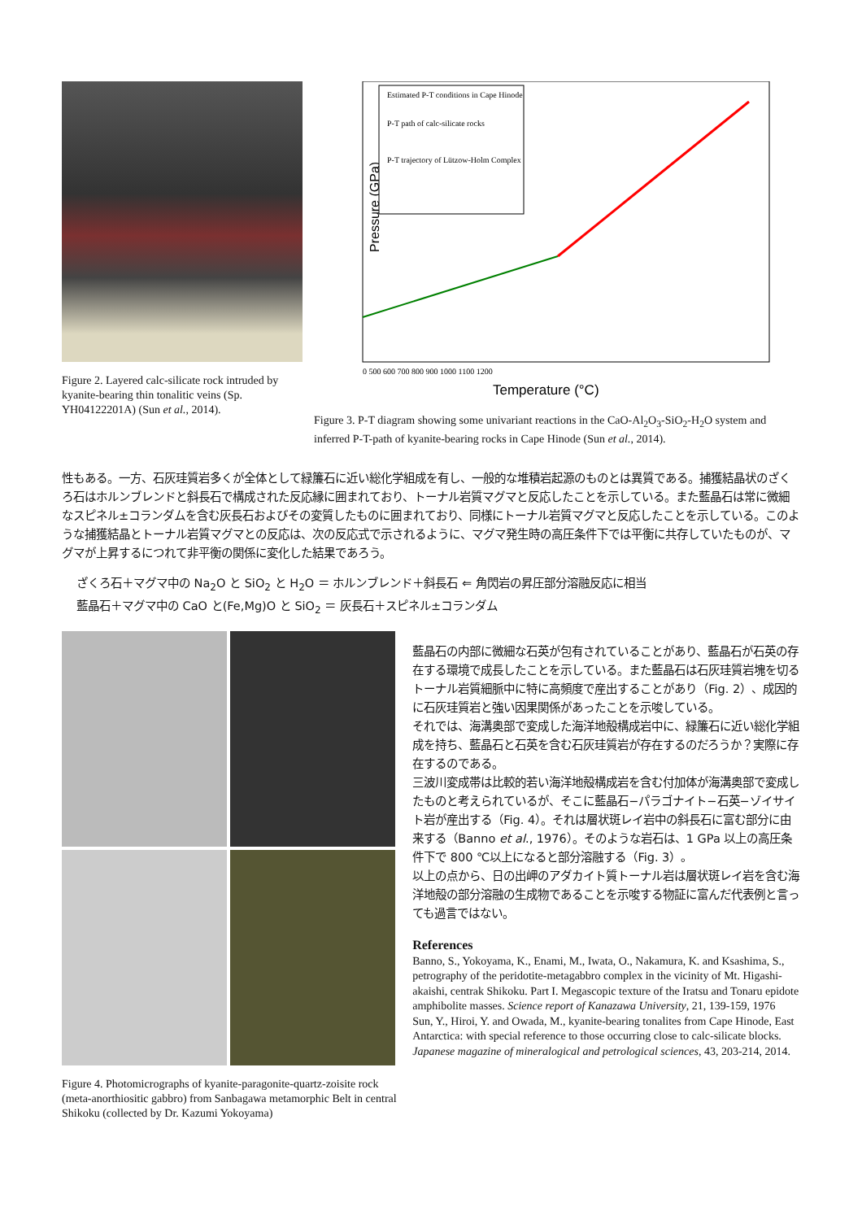Figure 2. Layered calc-silicate rock intruded by kyanite-bearing thin tonalitic veins (Sp. YH04122201A) (Sun et al., 2014).
Pressure (GPa)
Estimated P-T conditions in Cape Hinode
P-T path of calc-silicate rocks
P-T trajectory of Lützow-Holm Complex
0 500 600 700 800 900 1000 1100 1200
Temperature (°C)
Figure 3. P-T diagram showing some univariant reactions in the CaO-Al<sub>2</sub>O<sub>3</sub>-SiO<sub>2</sub>-H<sub>2</sub>O system and inferred P-T-path of kyanite-bearing rocks in Cape Hinode (Sun et al., 2014).
性もある。一方、石灰珪質岩多くが全体として緑簾石に近い総化学組成を有し、一般的な堆積岩起源のものとは異質である。捕獲結晶状のざくろ石はホルンブレンドと斜長石で構成された反応縁に囲まれており、トーナル岩質マグマと反応したことを示している。また藍晶石は常に微細なスピネル±コランダムを含む灰長石およびその変質したものに囲まれており、同様にトーナル岩質マグマと反応したことを示している。このような捕獲結晶とトーナル岩質マグマとの反応は、次の反応式で示されるように、マグマ発生時の高圧条件下では平衡に共存していたものが、マグマが上昇するにつれて非平衡の関係に変化した結果であろう。
ざくろ石＋マグマ中の Na<sub>2</sub>O と SiO<sub>2</sub> と H<sub>2</sub>O ＝ ホルンブレンド＋斜長石 ⇐ 角閃岩の昇圧部分溶融反応に相当
藍晶石＋マグマ中の CaO と(Fe,Mg)O と SiO<sub>2</sub> ＝ 灰長石＋スピネル±コランダム
Figure 4. Photomicrographs of kyanite-paragonite-quartz-zoisite rock (meta-anorthiositic gabbro) from Sanbagawa metamorphic Belt in central Shikoku (collected by Dr. Kazumi Yokoyama)
藍晶石の内部に微細な石英が包有されていることがあり、藍晶石が石英の存在する環境で成長したことを示している。また藍晶石は石灰珪質岩塊を切るトーナル岩質細脈中に特に高頻度で産出することがあり（Fig. 2）、成因的に石灰珪質岩と強い因果関係があったことを示唆している。
それでは、海溝奥部で変成した海洋地殻構成岩中に、緑簾石に近い総化学組成を持ち、藍晶石と石英を含む石灰珪質岩が存在するのだろうか？実際に存在するのである。
三波川変成帯は比較的若い海洋地殻構成岩を含む付加体が海溝奥部で変成したものと考えられているが、そこに藍晶石−パラゴナイト−石英−ゾイサイト岩が産出する（Fig. 4）。それは層状斑レイ岩中の斜長石に富む部分に由来する（Banno et al., 1976）。そのような岩石は、1 GPa 以上の高圧条件下で 800 ℃以上になると部分溶融する（Fig. 3）。
以上の点から、日の出岬のアダカイト質トーナル岩は層状斑レイ岩を含む海洋地殻の部分溶融の生成物であることを示唆する物証に富んだ代表例と言っても過言ではない。
References
Banno, S., Yokoyama, K., Enami, M., Iwata, O., Nakamura, K. and Ksashima, S., petrography of the peridotite-metagabbro complex in the vicinity of Mt. Higashi-akaishi, centrak Shikoku. Part I. Megascopic texture of the Iratsu and Tonaru epidote amphibolite masses. Science report of Kanazawa University, 21, 139-159, 1976
Sun, Y., Hiroi, Y. and Owada, M., kyanite-bearing tonalites from Cape Hinode, East Antarctica: with special reference to those occurring close to calc-silicate blocks. Japanese magazine of mineralogical and petrological sciences, 43, 203-214, 2014.